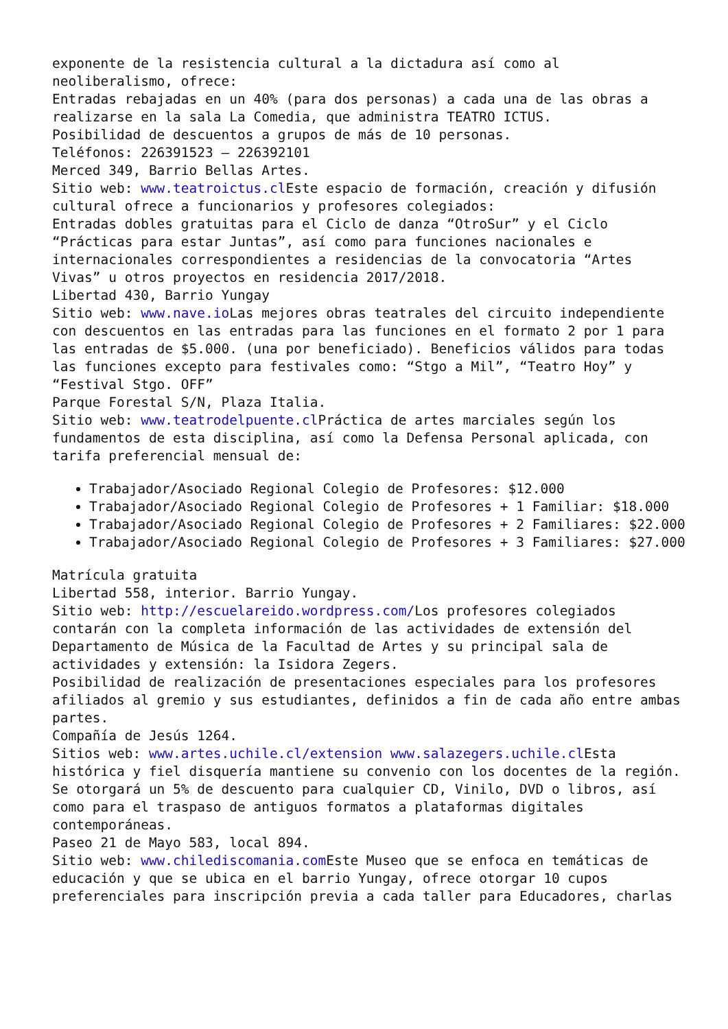exponente de la resistencia cultural a la dictadura así como al neoliberalismo, ofrece:
Entradas rebajadas en un 40% (para dos personas) a cada una de las obras a realizarse en la sala La Comedia, que administra TEATRO ICTUS.
Posibilidad de descuentos a grupos de más de 10 personas.
Teléfonos: 226391523 – 226392101
Merced 349, Barrio Bellas Artes.
Sitio web: www.teatroictus.cl Este espacio de formación, creación y difusión cultural ofrece a funcionarios y profesores colegiados:
Entradas dobles gratuitas para el Ciclo de danza “OtroSur” y el Ciclo “Prácticas para estar Juntas”, así como para funciones nacionales e internacionales correspondientes a residencias de la convocatoria “Artes Vivas” u otros proyectos en residencia 2017/2018.
Libertad 430, Barrio Yungay
Sitio web: www.nave.io Las mejores obras teatrales del circuito independiente con descuentos en las entradas para las funciones en el formato 2 por 1 para las entradas de $5.000. (una por beneficiado). Beneficios válidos para todas las funciones excepto para festivales como: “Stgo a Mil”, “Teatro Hoy” y “Festival Stgo. OFF”
Parque Forestal S/N, Plaza Italia.
Sitio web: www.teatrodelpuente.cl Práctica de artes marciales según los fundamentos de esta disciplina, así como la Defensa Personal aplicada, con tarifa preferencial mensual de:
Trabajador/Asociado Regional Colegio de Profesores: $12.000
Trabajador/Asociado Regional Colegio de Profesores + 1 Familiar: $18.000
Trabajador/Asociado Regional Colegio de Profesores + 2 Familiares: $22.000
Trabajador/Asociado Regional Colegio de Profesores + 3 Familiares: $27.000
Matrícula gratuita
Libertad 558, interior. Barrio Yungay.
Sitio web: http://escuelareido.wordpress.com/Los profesores colegiados contarán con la completa información de las actividades de extensión del Departamento de Música de la Facultad de Artes y su principal sala de actividades y extensión: la Isidora Zegers.
Posibilidad de realización de presentaciones especiales para los profesores afiliados al gremio y sus estudiantes, definidos a fin de cada año entre ambas partes.
Compañía de Jesús 1264.
Sitios web: www.artes.uchile.cl/extension www.salazegers.uchile.cl Esta histórica y fiel disquería mantiene su convenio con los docentes de la región.
Se otorgará un 5% de descuento para cualquier CD, Vinilo, DVD o libros, así como para el traspaso de antiguos formatos a plataformas digitales contemporáneas.
Paseo 21 de Mayo 583, local 894.
Sitio web: www.chilediscomania.com Este Museo que se enfoca en temáticas de educación y que se ubica en el barrio Yungay, ofrece otorgar 10 cupos preferenciales para inscripción previa a cada taller para Educadores, charlas